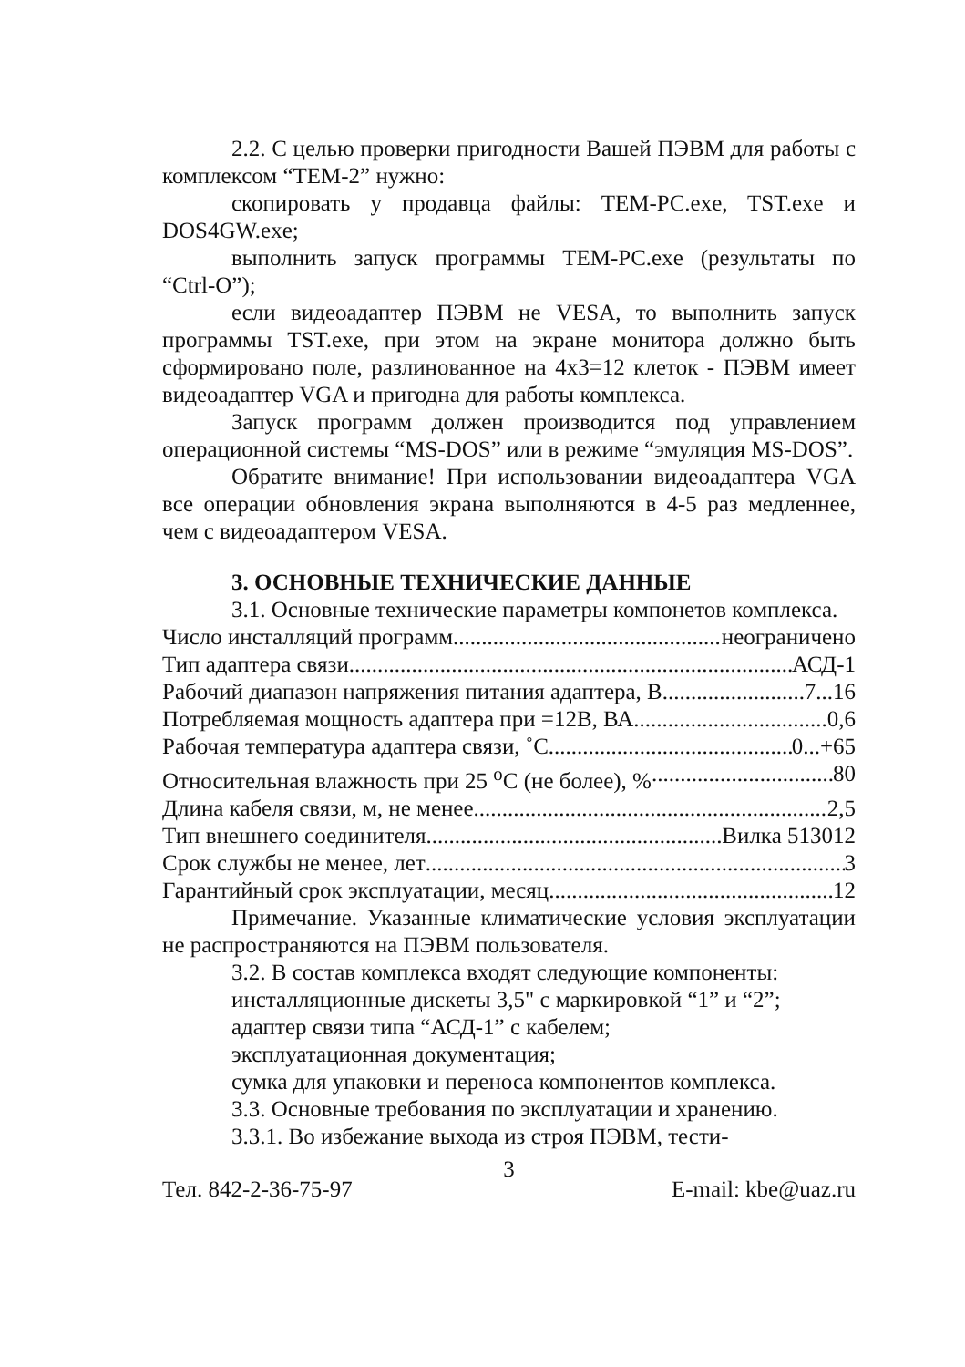2.2. С целью проверки пригодности Вашей ПЭВМ для работы с комплексом “ТЕМ-2” нужно:
скопировать у продавца файлы: TEM-PC.exe, TST.exe и DOS4GW.exe;
выполнить запуск программы TEM-PC.exe (результаты по “Ctrl-O”);
если видеоадаптер ПЭВМ не VESA, то выполнить запуск программы TST.exe, при этом на экране монитора должно быть сформировано поле, разлинованное на 4х3=12 клеток - ПЭВМ имеет видеоадаптер VGA и пригодна для работы комплекса.
Запуск программ должен производится под управлением операционной системы “MS-DOS” или в режиме “эмуляция MS-DOS”.
Обратите внимание! При использовании видеоадаптера VGA все операции обновления экрана выполняются в 4-5 раз медленнее, чем с видеоадаптером VESA.
3. ОСНОВНЫЕ ТЕХНИЧЕСКИЕ ДАННЫЕ
3.1. Основные технические параметры компонетов комплекса.
Число инсталляций программ неограничено
Тип адаптера связи АСД-1
Рабочий диапазон напряжения питания адаптера, В 7...16
Потребляемая мощность адаптера при =12В, ВА 0,6
Рабочая температура адаптера связи, ˚С 0...+65
Относительная влажность при 25 <sup>о</sup>С (не более), % 80
Длина кабеля связи, м, не менее 2,5
Тип внешнего соединителя Вилка 513012
Срок службы не менее, лет 3
Гарантийный срок эксплуатации, месяц 12
Примечание. Указанные климатические условия эксплуатации не распространяются на ПЭВМ пользователя.
3.2. В состав комплекса входят следующие компоненты:
инсталляционные дискеты 3,5" с маркировкой “1” и “2”;
адаптер связи типа “АСД-1” с кабелем;
эксплуатационная документация;
сумка для упаковки и переноса компонентов комплекса.
3.3. Основные требования по эксплуатации и хранению.
3.3.1. Во избежание выхода из строя ПЭВМ, тести-
3
Тел. 842-2-36-75-97 E-mail: kbe@uaz.ru